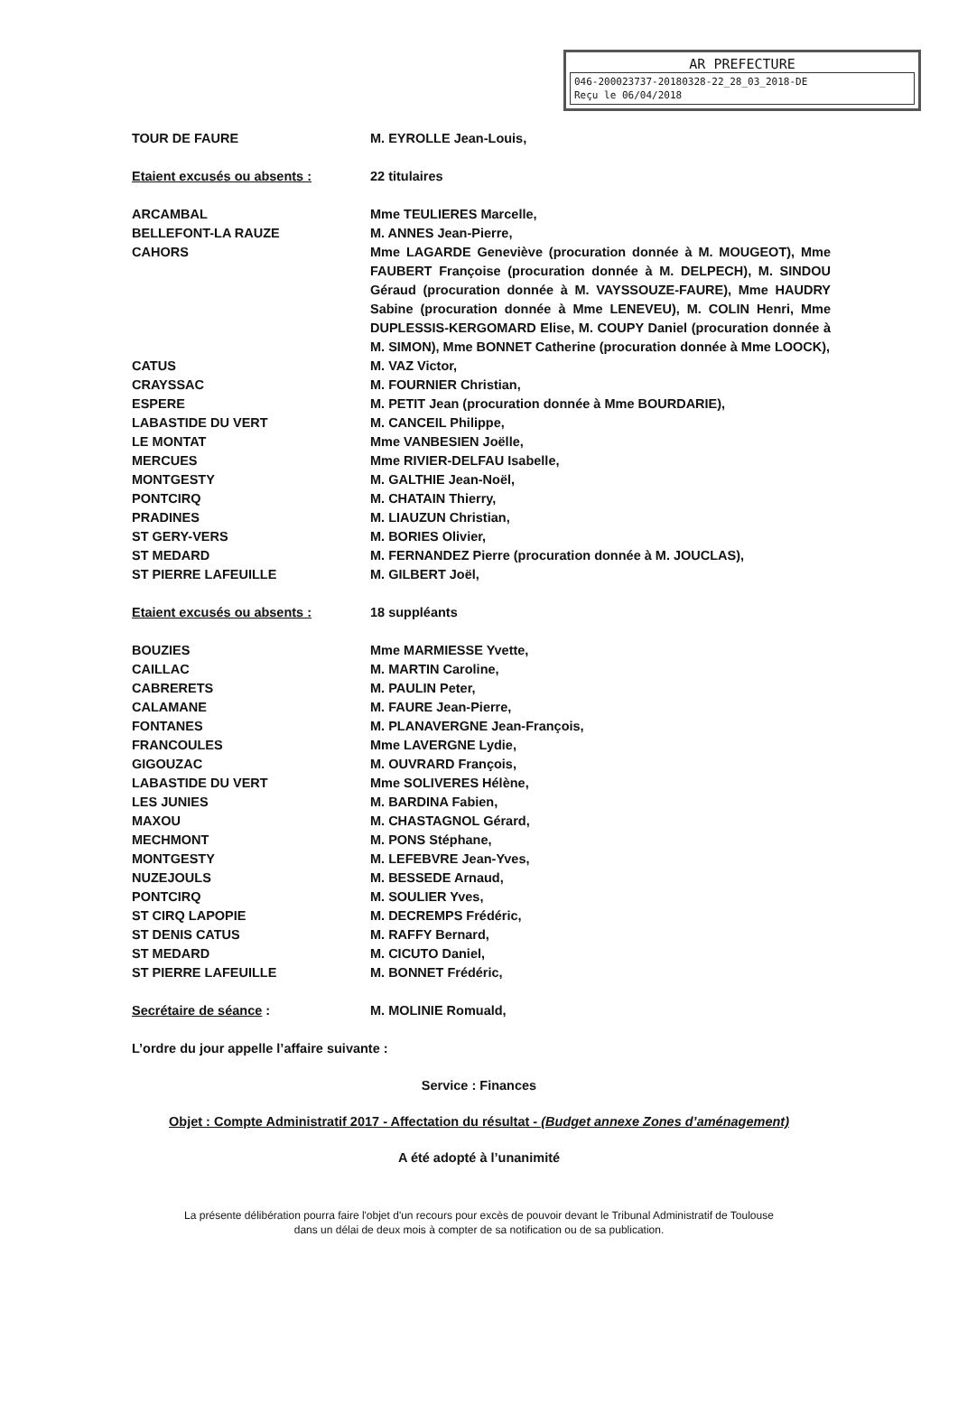AR PREFECTURE
046-200023737-20180328-22_28_03_2018-DE
Reçu le 06/04/2018
TOUR DE FAURE M. EYROLLE Jean-Louis,
Etaient excusés ou absents : 22 titulaires
ARCAMBAL Mme TEULIERES Marcelle,
BELLEFONT-LA RAUZE M. ANNES Jean-Pierre,
CAHORS Mme LAGARDE Geneviève (procuration donnée à M. MOUGEOT), Mme FAUBERT Françoise (procuration donnée à M. DELPECH), M. SINDOU Géraud (procuration donnée à M. VAYSSOUZE-FAURE), Mme HAUDRY Sabine (procuration donnée à Mme LENEVEU), M. COLIN Henri, Mme DUPLESSIS-KERGOMARD Elise, M. COUPY Daniel (procuration donnée à M. SIMON), Mme BONNET Catherine (procuration donnée à Mme LOOCK),
CATUS M. VAZ Victor,
CRAYSSAC M. FOURNIER Christian,
ESPERE M. PETIT Jean (procuration donnée à Mme BOURDARIE),
LABASTIDE DU VERT M. CANCEIL Philippe,
LE MONTAT Mme VANBESIEN Joëlle,
MERCUES Mme RIVIER-DELFAU Isabelle,
MONTGESTY M. GALTHIE Jean-Noël,
PONTCIRQ M. CHATAIN Thierry,
PRADINES M. LIAUZUN Christian,
ST GERY-VERS M. BORIES Olivier,
ST MEDARD M. FERNANDEZ Pierre (procuration donnée à M. JOUCLAS),
ST PIERRE LAFEUILLE M. GILBERT Joël,
Etaient excusés ou absents : 18 suppléants
BOUZIES Mme MARMIESSE Yvette,
CAILLAC M. MARTIN Caroline,
CABRERETS M. PAULIN Peter,
CALAMANE M. FAURE Jean-Pierre,
FONTANES M. PLANAVERGNE Jean-François,
FRANCOULES Mme LAVERGNE Lydie,
GIGOUZAC M. OUVRARD François,
LABASTIDE DU VERT Mme SOLIVERES Hélène,
LES JUNIES M. BARDINA Fabien,
MAXOU M. CHASTAGNOL Gérard,
MECHMONT M. PONS Stéphane,
MONTGESTY M. LEFEBVRE Jean-Yves,
NUZEJOULS M. BESSEDE Arnaud,
PONTCIRQ M. SOULIER Yves,
ST CIRQ LAPOPIE M. DECREMPS Frédéric,
ST DENIS CATUS M. RAFFY Bernard,
ST MEDARD M. CICUTO Daniel,
ST PIERRE LAFEUILLE M. BONNET Frédéric,
Secrétaire de séance : M. MOLINIE Romuald,
L’ordre du jour appelle l’affaire suivante :
Service : Finances
Objet : Compte Administratif 2017 - Affectation du résultat - (Budget annexe Zones d’aménagement)
A été adopté à l’unanimité
La présente délibération pourra faire l'objet d'un recours pour excès de pouvoir devant le Tribunal Administratif de Toulouse
dans un délai de deux mois à compter de sa notification ou de sa publication.